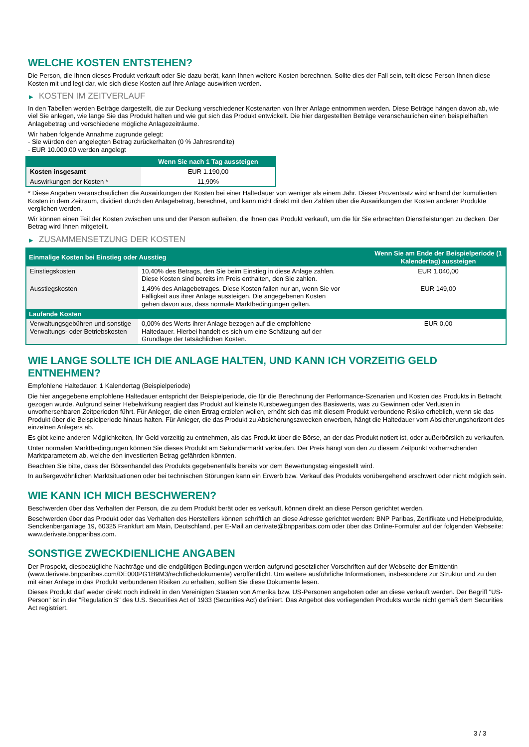WELCHE KOSTEN ENTSTEHEN?
Die Person, die Ihnen dieses Produkt verkauft oder Sie dazu berät, kann Ihnen weitere Kosten berechnen. Sollte dies der Fall sein, teilt diese Person Ihnen diese Kosten mit und legt dar, wie sich diese Kosten auf Ihre Anlage auswirken werden.
▶ KOSTEN IM ZEITVERLAUF
In den Tabellen werden Beträge dargestellt, die zur Deckung verschiedener Kostenarten von Ihrer Anlage entnommen werden. Diese Beträge hängen davon ab, wie viel Sie anlegen, wie lange Sie das Produkt halten und wie gut sich das Produkt entwickelt. Die hier dargestellten Beträge veranschaulichen einen beispielhaften Anlagebetrag und verschiedene mögliche Anlagezeiträume.
Wir haben folgende Annahme zugrunde gelegt:
- Sie würden den angelegten Betrag zurückerhalten (0 % Jahresrendite)
- EUR 10.000,00 werden angelegt
| | Wenn Sie nach 1 Tag aussteigen |
| --- | --- |
| Kosten insgesamt | EUR 1.190,00 |
| Auswirkungen der Kosten * | 11,90% |
* Diese Angaben veranschaulichen die Auswirkungen der Kosten bei einer Haltedauer von weniger als einem Jahr. Dieser Prozentsatz wird anhand der kumulierten Kosten in dem Zeitraum, dividiert durch den Anlagebetrag, berechnet, und kann nicht direkt mit den Zahlen über die Auswirkungen der Kosten anderer Produkte verglichen werden.
Wir können einen Teil der Kosten zwischen uns und der Person aufteilen, die Ihnen das Produkt verkauft, um die für Sie erbrachten Dienstleistungen zu decken. Der Betrag wird Ihnen mitgeteilt.
▶ ZUSAMMENSETZUNG DER KOSTEN
| Einmalige Kosten bei Einstieg oder Ausstieg | | Wenn Sie am Ende der Beispielperiode (1 Kalendertag) aussteigen |
| --- | --- | --- |
| Einstiegskosten | 10,40% des Betrags, den Sie beim Einstieg in diese Anlage zahlen. Diese Kosten sind bereits im Preis enthalten, den Sie zahlen. | EUR 1.040,00 |
| Ausstiegskosten | 1,49% des Anlagebetrages. Diese Kosten fallen nur an, wenn Sie vor Fälligkeit aus ihrer Anlage aussteigen. Die angegebenen Kosten gehen davon aus, dass normale Marktbedingungen gelten. | EUR 149,00 |
| Laufende Kosten | | |
| Verwaltungsgebühren und sonstige Verwaltungs- oder Betriebskosten | 0,00% des Werts ihrer Anlage bezogen auf die empfohlene Haltedauer. Hierbei handelt es sich um eine Schätzung auf der Grundlage der tatsächlichen Kosten. | EUR 0,00 |
WIE LANGE SOLLTE ICH DIE ANLAGE HALTEN, UND KANN ICH VORZEITIG GELD ENTNEHMEN?
Empfohlene Haltedauer: 1 Kalendertag (Beispielperiode)
Die hier angegebene empfohlene Haltedauer entspricht der Beispielperiode, die für die Berechnung der Performance-Szenarien und Kosten des Produkts in Betracht gezogen wurde. Aufgrund seiner Hebelwirkung reagiert das Produkt auf kleinste Kursbewegungen des Basiswerts, was zu Gewinnen oder Verlusten in unvorhersehbaren Zeitperioden führt. Für Anleger, die einen Ertrag erzielen wollen, erhöht sich das mit diesem Produkt verbundene Risiko erheblich, wenn sie das Produkt über die Beispielperiode hinaus halten. Für Anleger, die das Produkt zu Absicherungszwecken erwerben, hängt die Haltedauer vom Absicherungshorizont des einzelnen Anlegers ab.
Es gibt keine anderen Möglichkeiten, Ihr Geld vorzeitig zu entnehmen, als das Produkt über die Börse, an der das Produkt notiert ist, oder außerbörslich zu verkaufen.
Unter normalen Marktbedingungen können Sie dieses Produkt am Sekundärmarkt verkaufen. Der Preis hängt von den zu diesem Zeitpunkt vorherrschenden Marktparametern ab, welche den investierten Betrag gefährden könnten.
Beachten Sie bitte, dass der Börsenhandel des Produkts gegebenenfalls bereits vor dem Bewertungstag eingestellt wird.
In außergewöhnlichen Marktsituationen oder bei technischen Störungen kann ein Erwerb bzw. Verkauf des Produkts vorübergehend erschwert oder nicht möglich sein.
WIE KANN ICH MICH BESCHWEREN?
Beschwerden über das Verhalten der Person, die zu dem Produkt berät oder es verkauft, können direkt an diese Person gerichtet werden.
Beschwerden über das Produkt oder das Verhalten des Herstellers können schriftlich an diese Adresse gerichtet werden: BNP Paribas, Zertifikate und Hebelprodukte, Senckenberganlage 19, 60325 Frankfurt am Main, Deutschland, per E-Mail an derivate@bnpparibas.com oder über das Online-Formular auf der folgenden Webseite: www.derivate.bnpparibas.com.
SONSTIGE ZWECKDIENLICHE ANGABEN
Der Prospekt, diesbezügliche Nachträge und die endgültigen Bedingungen werden aufgrund gesetzlicher Vorschriften auf der Webseite der Emittentin (www.derivate.bnpparibas.com/DE000PG1B9M3/rechtlichedokumente) veröffentlicht. Um weitere ausführliche Informationen, insbesondere zur Struktur und zu den mit einer Anlage in das Produkt verbundenen Risiken zu erhalten, sollten Sie diese Dokumente lesen.
Dieses Produkt darf weder direkt noch indirekt in den Vereinigten Staaten von Amerika bzw. US-Personen angeboten oder an diese verkauft werden. Der Begriff "US-Person" ist in der "Regulation S" des U.S. Securities Act of 1933 (Securities Act) definiert. Das Angebot des vorliegenden Produkts wurde nicht gemäß dem Securities Act registriert.
3 / 3